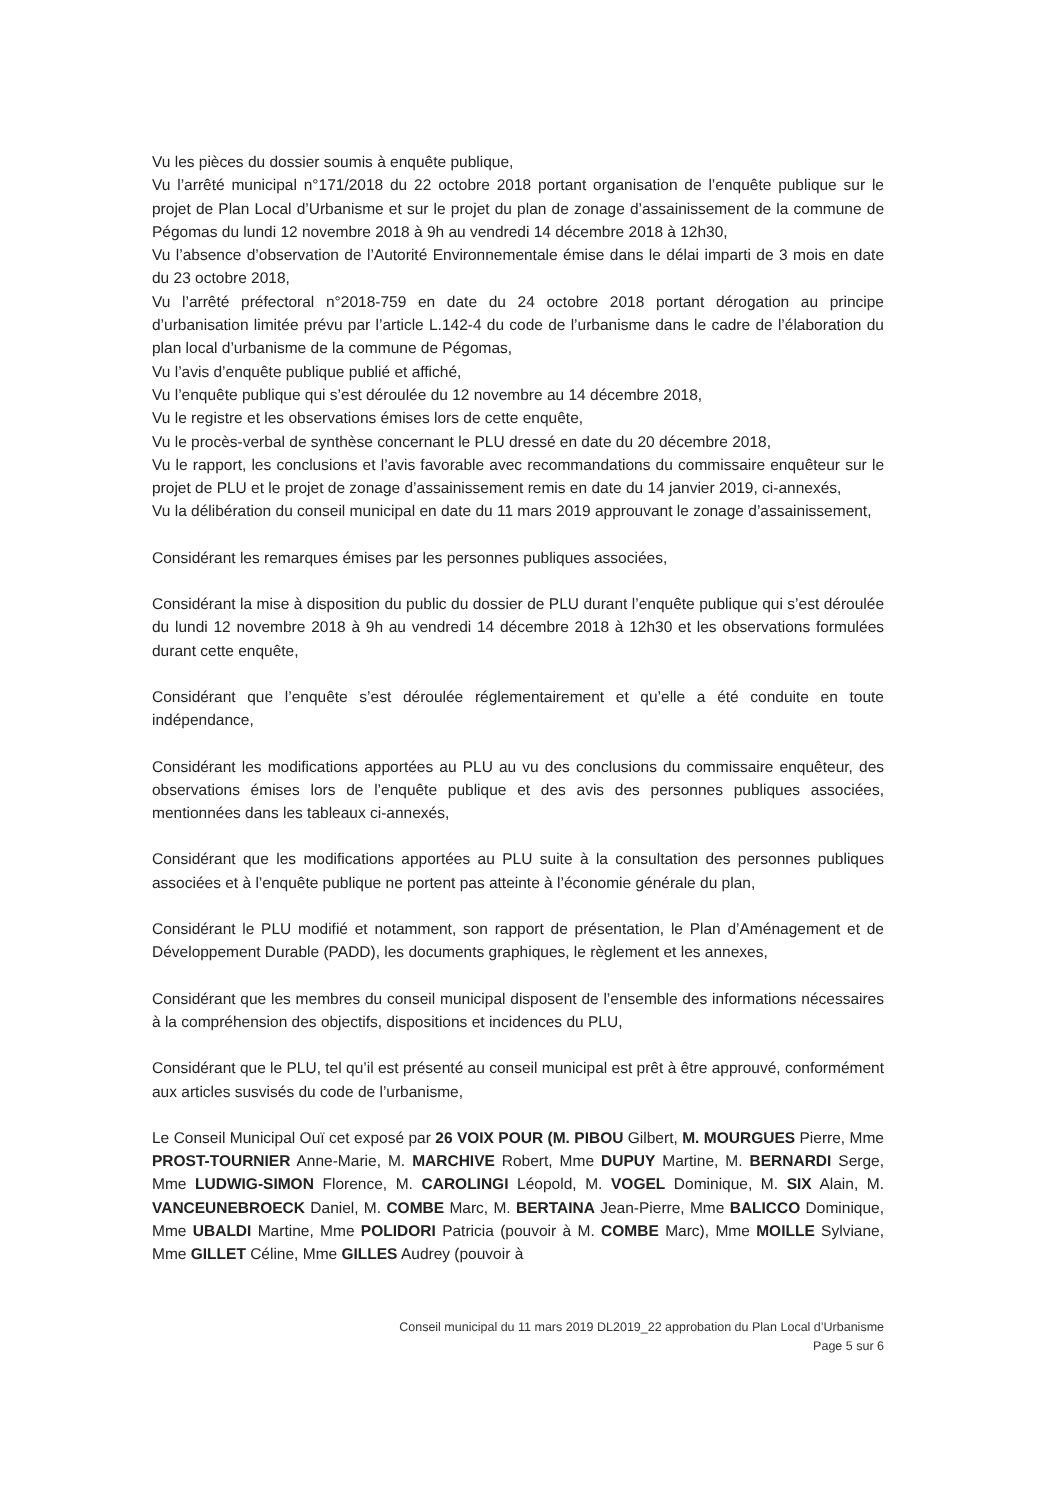Vu les pièces du dossier soumis à enquête publique,
Vu l’arrêté municipal n°171/2018 du 22 octobre 2018 portant organisation de l’enquête publique sur le projet de Plan Local d’Urbanisme et sur le projet du plan de zonage d’assainissement de la commune de Pégomas du lundi 12 novembre 2018 à 9h au vendredi 14 décembre 2018 à 12h30,
Vu l’absence d’observation de l’Autorité Environnementale émise dans le délai imparti de 3 mois en date du 23 octobre 2018,
Vu l’arrêté préfectoral n°2018-759 en date du 24 octobre 2018 portant dérogation au principe d’urbanisation limitée prévu par l’article L.142-4 du code de l’urbanisme dans le cadre de l’élaboration du plan local d’urbanisme de la commune de Pégomas,
Vu l’avis d’enquête publique publié et affiché,
Vu l’enquête publique qui s’est déroulée du 12 novembre au 14 décembre 2018,
Vu le registre et les observations émises lors de cette enquête,
Vu le procès-verbal de synthèse concernant le PLU dressé en date du 20 décembre 2018,
Vu le rapport, les conclusions et l’avis favorable avec recommandations du commissaire enquêteur sur le projet de PLU et le projet de zonage d’assainissement remis en date du 14 janvier 2019, ci-annexés,
Vu la délibération du conseil municipal en date du 11 mars 2019 approuvant le zonage d’assainissement,
Considérant les remarques émises par les personnes publiques associées,
Considérant la mise à disposition du public du dossier de PLU durant l’enquête publique qui s’est déroulée du lundi 12 novembre 2018 à 9h au vendredi 14 décembre 2018 à 12h30 et les observations formulées durant cette enquête,
Considérant que l’enquête s’est déroulée réglementairement et qu’elle a été conduite en toute indépendance,
Considérant les modifications apportées au PLU au vu des conclusions du commissaire enquêteur, des observations émises lors de l’enquête publique et des avis des personnes publiques associées, mentionnées dans les tableaux ci-annexés,
Considérant que les modifications apportées au PLU suite à la consultation des personnes publiques associées et à l’enquête publique ne portent pas atteinte à l’économie générale du plan,
Considérant le PLU modifié et notamment, son rapport de présentation, le Plan d’Aménagement et de Développement Durable (PADD), les documents graphiques, le règlement et les annexes,
Considérant que les membres du conseil municipal disposent de l’ensemble des informations nécessaires à la compréhension des objectifs, dispositions et incidences du PLU,
Considérant que le PLU, tel qu’il est présenté au conseil municipal est prêt à être approuvé, conformément aux articles susvisés du code de l’urbanisme,
Le Conseil Municipal Ouï cet exposé par 26 VOIX POUR (M. PIBOU Gilbert, M. MOURGUES Pierre, Mme PROST-TOURNIER Anne-Marie, M. MARCHIVE Robert, Mme DUPUY Martine, M. BERNARDI Serge, Mme LUDWIG-SIMON Florence, M. CAROLINGI Léopold, M. VOGEL Dominique, M. SIX Alain, M. VANCEUNEBROECK Daniel, M. COMBE Marc, M. BERTAINA Jean-Pierre, Mme BALICCO Dominique, Mme UBALDI Martine, Mme POLIDORI Patricia (pouvoir à M. COMBE Marc), Mme MOILLE Sylviane, Mme GILLET Céline, Mme GILLES Audrey (pouvoir à
Conseil municipal du 11 mars 2019 DL2019_22 approbation du Plan Local d’Urbanisme
Page 5 sur 6